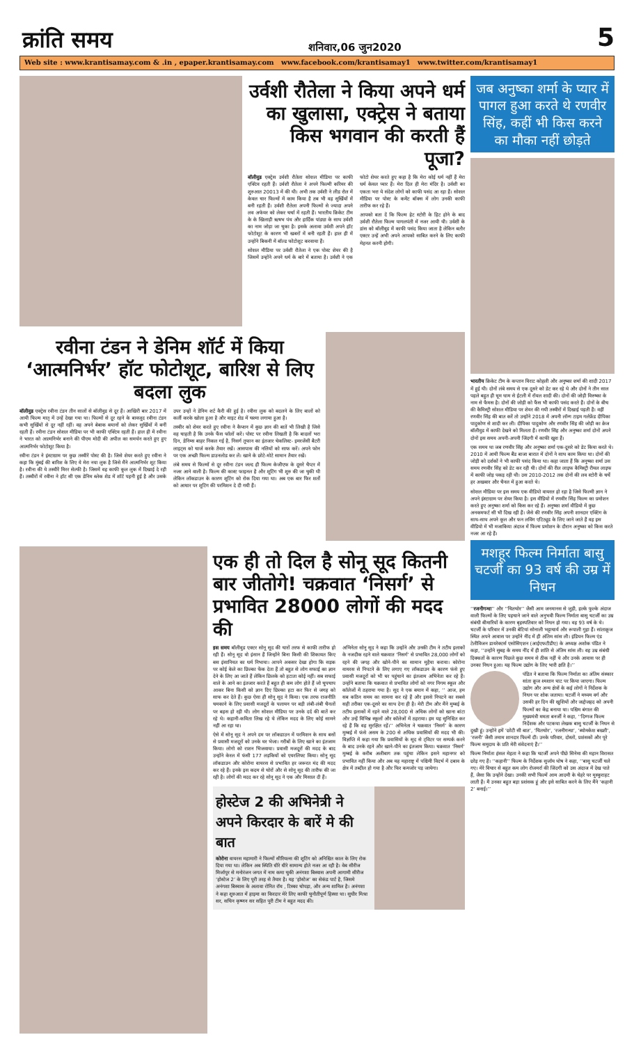क्रांति समय
शनिवार,06 जुन2020
5
Web site : www.krantisamay.com & .in , epaper.krantisamay.com www.facebook.com/krantisamay1 www.twitter.com/krantisamay1
उर्वशी रौतेला ने किया अपने धर्म का खुलासा, एक्ट्रेस ने बताया किस भगवान की करती हैं पूजा?
बॉलीवुड एक्ट्रेस उर्वशी रौतेला सोशल मीडिया पर काफी एक्टिव रहती हैं। उर्वशी रौतेला ने अपने फिल्मी करियर की शुरुआत 20013 में की थी। अभी तक उर्वशी ने लीड रोल में केवल चार फिल्मों में काम किया है तब भी वह सुर्खियों में बनी रहती हैं। उर्वशी रौतेला अपनी फिल्मों से ज्यादा अपने लव अफेयर को लेकर चर्चा में रहती हैं। भारतीय क्रिकेट टीम के के खिलाड़ी ऋषभ पंथ और हार्दिक पांड्या के साथ उर्वशी का नाम जोड़ा जा चुका है। इसके अलावा उर्वशी अपने हॉट फोटोशूट के कारण भी खबरों में बनी रहती हैं। हाल ही में उन्होंने बिकनी में बॉल्ड फोटोशूट करवाया हैं।
सोशल मीडिया पर उर्वशी रौतेला ने एक पोस्ट शेयर की है जिसमें उन्होंने अपने धर्म के बारे में बताया है। उर्वशी ने एक फोटो शेयर करते हुए कहा है कि मेरा कोई धर्म नहीं हैं मेरा धर्म केवल प्यार हैं। मेरा दिल ही मेरा मंदिर है। उर्वशी का एकता भरा ये संदेश लोगों को काफी पसंद आ रहा हैं। सोशल मीडिया पर पोस्ट के कमेंट बॉक्स में लोग उनकी काफी तारीफ कर रहे हैं।
आपको बता दें कि फिल्म हेट स्टोरी के हिट होने के बाद उर्वशी रौतेला फिल्म पागलपंती में नजर आयी थी। उर्वशी के डांस को बॉलीवुड में काफी पसंद किया जाता है लेकिन बतौर एक्टर उन्हें अभी अपने आपको साबित करने के लिए काफी मेहनत करनी होगी।
रवीना टंडन ने डेनिम शॉर्ट में किया ‘आत्मनिर्भर’ हॉट फोटोशूट, बारिश से लिए बदला लुक
बॉलीवुड एक्ट्रेस रवीना टंडन तीन सालों से बॉलीवुड से दूर हैं। आखिरी बार 2017 में आयी फिल्म मातृ में उन्हें देखा गया था। फिल्मों से दूर रहने के बावजूद रवीना टंडन कभी सुर्खियों से दूर नहीं रहीं। वह अपने बेबाक बयानों को लेकर सुर्खियों में बनीं रहती हैं। रवीना टंडन सोशल मीडिया पर भी काफी एक्टिव रहती हैं। हाल ही में रवीना ने भारत को आत्मनिर्भर बनाने की पीएम मोदी की अपील का समर्थन करते हुए हुए आत्मनिर्भर फोटोशूट किया है।
रवीना टंडन ने इंस्टाग्राम पर कुछ तस्वीरें पोस्ट की है। जिसे शेयर करते हुए रवीना ने कहा कि मुंबई की बारिश के लिए ये मेरा नया लुक है जिसे मैंने आत्मनिर्भर शूट किया है। रवीना की ये तस्वीरें मिरर सेल्फी है। जिसमें वह काफी कूल लुक में दिखाई दे रही हैं। तस्वीरों में रवीना ने हॉट सी एक डेनिम ब्लेक शेड में शॉर्ट पहनी हुई है और उसके उपर उन्हों ने डेनिम शर्ट कैरी की हुई है। रवीना लुक को बदलने के लिए बालों को कर्ली करके खोला हुआ है और वाइट शेड में चश्मा लगाया हुआ है।
तस्वीर को शेयर करते हुए रवीना ने कैप्शन में कुछ ज्ञान की बातें भी लिखी है जिसे वह चाहती है कि उनके फैंस फॉलों करें। पोस्ट पर रवीना लिखती है कि बादलों भरा दिन, डेनिम्स बाहर निकल गई है, निसर्ग तूफान का इंतजार चेकलिस्ट- इमरजेंसी बैटरी लाइट्स को चार्ज करके तैयार रखें। आसपास की नलियों को साफ करें। अपने फोन पर एक अच्छी फिल्म डाउनलोड कर लें। खाने के छोटे-मोटे सामान तैयार रखें।
लंबे समय से फिल्मों से दूर रवीना टंडन जल्द ही फिल्म केजीएफ के दूसरे चैप्टर में नजर आने वाली है। फिल्म की कास्ट फाइनल है और शूटिंग भी शुरु की जा चुकी थी लेकिन लॉकडाउन के कारण शूटिंग को रोक दिया गया था। अब एक बार फिर शर्तो को आधार पर शूटिंग की परमिशन दे दी गयी हैं।
एक ही तो दिल है सोनू सूद कितनी बार जीतोगे! चक्रवात ‘निसर्ग’ से प्रभावित 28000 लोगों की मदद की
इस समय बॉलीवुड एक्टर सोनू सूद की चारों तरफ से काफी तारीफ हो रही हैं। सोनू सूद वो इंसान हैं जिन्होंने बिना किसी की शिकायत किए बस इंसानियत का धर्म निभाया। आपने अकसर देखा होगा कि सड़क पर कोई केले का छिल्का फेंक देता हैं तो बहुत से लोग सफाई का ज्ञान देने के लिए आ जाते हैं लेकिन छिलके को हटाता कोई नहीं। सब सफाई वाले के आने का इंतजार करते हैं बहुत ही कम लोग होते हैं जो चुपचाप आकर बिना किसी को ज्ञान दिए छिल्का हटा कर फिर से जगह को साफ कर देते हैं। कुछ ऐसा ही सोनू सूद ने किया। एक तरफ राजनीति चमकाने के लिए प्रवासी मजदूरों के पलायन पर बड़ी लंबी-लंबी चैनलों पर बहस हो रही थी। लोग सोशल मीडिया पर उनके दर्द की बातें कर रहे थे। कहानी-कविता लिख रहे थे लेकिन मदद के लिए कोई सामने नहीं आ रहा था।
ऐसे में सोनू सूद ने अपने दम पर लॉकडाउन में परमिशन के साथ बसों से प्रवासी मजदूरों को उनके घर भेजा। गरीबों के लिए खाने का इंतजाम किया। लोगो को राशन भिजवाया। प्रवासी मजदूरों की मदद के बाद उन्होंने केरल में फंसी 177 लड़कियों को एयरलिफ्ट किया। सोनू सूद लॉकडाउन और कोरोना वायरस से प्रभावित हर जरूरत मंद की मदद कर रहे हैं। इनके इस कदम से चोरों और से सोनू सूद की तारीफ की जा रही है। लोगों की मदद कर रहे सोनू सूद ने एक और मिसाल दी हैं।
अभिनेता सोनू सूद ने कहा कि उन्होंने और उनकी टीम ने तटीय इलाकों के नजदीक रहने वाले चक्रवात ‘निसर्ग’ से प्रभावित 28,000 लोगों को रहने की जगह और खोने-पीने का सामान मुहैया कराया। कोरोना वायरस से निपटने के लिए लगाए गए लॉकडाउन के कारण फंसे हुए प्रवासी मजदूरों को भी घर पहुंचाने का इंतजाम अभिनेता कर रहे हैं। उन्होंने बताया कि चक्रवात से प्रभावित लोगों को नगर निगम स्कूल और कॉलेजों में ठहराया गया है। सूद ने एक बयान में कहा, ‘‘ आज, हम सब कठिन समय का सामना कर रहे हैं और इससे निपटने का सबसे सही तरीका एक-दूसरे का साथ देना ही है। मेरी टीम और मैंने मुम्बई के तटीय इलाकों में रहने वाले 28,000 से अधिक लोगों को खाना बांटा और उन्हें विभिन्न स्कूलों और कॉलेजों में ठहराया। हम यह सुनिश्चित कर रहे हैं कि वह सुरक्षित रहें।’’ अभिनेता ने चक्रवात ‘निसर्ग’ के कारण मुम्बई में फंसे असम के 200 से अधिक प्रवासियों की मदद भी की। विज्ञप्ति में कहा गया कि प्रवासियों के सूद से ट्विटर पर सम्पर्क करने के बाद उनके रहने और खाने-पीने का इंतजाम किया। चक्रवात ‘निसर्ग’ मुम्बई के करीब अलीबाग तक पहुंचा लेकिन इसने महानगर को प्रभावित नहीं किया और अब यह महाराष्ट्र में पश्चिमी विदर्भ में दबाव के क्षेत्र में तब्दील हो गया है और फिर कमजोर पड़ जायेगा।
होस्टेज 2 की अभिनेत्री ने अपने किरदार के बारें मे की बात
कोरोना वायरस महामारी ने फिल्मों सीरियल्स की शूटिंग को अनिश्चित काल के लिए रोक दिया गया था। लेकिन अब स्थिति धीरे धीरे सामान्य होते नजर आ रही है। वेब सीरीज मिर्जापुर से मनोरंजन जगत में नाम कमा चुकी अनंगशा बिस्वास अपनी आगामी सीरीज ‘होस्टेज 2’ के लिए पूरी तरह से तैयार है। यह ‘होस्टेज’ का सेकंड पार्ट है, जिसमे अनंगशा बिस्वास के अलावा रोनित रॉय , टिस्का चोपड़ा, और अन्य शामिल है। अनंगशा ने कहा शुरुआत में हाइमा का किरदार मेरे लिए काफी चुनौतीपूर्ण हिस्सा था। सुधीर मिश्रा सर, सचिन कृष्णन सर सहित पूरी टीम ने बहुत मदद की।
जब अनुष्का शर्मा के प्यार में पागल हुआ करते थे रणवीर सिंह, कहीं भी किस करने का मौका नहीं छोड़ते
भारतीय क्रिकेट टीम के कप्तान विराट कोहली और अनुष्का शर्मा की शादी 2017 में हुई थी। दोनों लंबे समय से एक दूसरे को डेट कर रहे थे और दोनों ने तीन साल पहले बहुत ही धूम धाम से ईटली में रॉयल शादी की। दोनों की जोड़ी विरुष्का के नाम से फैमस है। दोनों की जोड़ी को फैंस भी काफी पसंद करते हैं। दोनों के बीच की कैमिस्ट्री सोशल मीडिया पर शेयर की गयी तस्वीरों में दिखाई पड़ती हैं। वहीं रणवीर सिंह की बात करें तो उन्होंने 2018 में अपनी लॉन्ग टाइम गर्लफ्रेंड दीपिका पादुकोण से शादी कर ली। दीपिका पादुकोण और रणवीर सिंह की जोड़ी का क्रेज बॉलीवुड में काफी देखने को मिलता हैं। रणवीर सिंह और अनुष्का शर्मा दोनों अपने दोनों इस समय अपनी-अपनी जिंदगी में काफी खुश हैं।
एक समय था जब रणवीर सिंह और अनुष्का शर्मा एक-दूसरे को डेट किया करते थे। 2010 में आयी फिल्म बैंड बाजा बारात में दोनों ने साथ काम किया था। दोनों की जोड़ी को दर्शकों ने भी काफी पसंद किया था। कहा जाता हैं कि अनुष्का शर्मा उस समय रणवीर सिंह को डेट कर रही थी। दोनों की रील लाइफ कैमिस्ट्री रीयल लाइफ में काफी जोड़ पकड़ रही थी। उस 2010-2012 तक दोनों की लव स्टोरी के चर्चे हर अखबार और चैनल में हुआ करते थे।
सोशल मीडिया पर इस समय एक वीडियो वायरल हो रहा है जिसे फिल्मी ज्ञान ने अपने इंस्टाग्राम पर शेयर किया है। इस वीडियो में रणवीर सिंह फिल्म का प्रमोशन करते हुए अनुष्का शर्मा को किस कर रहे हैं। अनुष्का शर्मा वीडियो में कुछ अनकमफर्ट सी भी दिख रही हैं। जैसे की रणवीर सिंह अपनी शानदार एक्टिंग के साथ-साथ अपने कूल और फन लविंग एटिट्यूड के लिए जाने जाते हैं वह इस वीडियो में भी मजाकिया अंदाज में फिल्म प्रमोशन के दौरान अनुष्का को किस करते नजर आ रहे हैं।
मशहूर फिल्म निर्माता बासु चटर्जी का 93 वर्ष की उम्र में निधन
‘‘रजनीगन्धा’’ और ‘‘चितचोर’’ जैसी आम जनमानस से जुड़ी, हल्के फुल्के अंदाज वाली फिल्मों के लिए पहचाने जाने वाले अनुभवी फिल्म निर्माता बासु चटर्जी का उम्र संबंधी बीमारियों के कारण बृहस्पतिवार को निधन हो गया। वह 93 वर्ष के थे। चटर्जी के परिवार में उनकी बेटियां सोनाली भट्टाचार्य और रूपाली गुहा हैं। सांताक्रूज स्थित अपने आवास पर उन्होंने नींद में ही अंतिम सांस ली। इंडियन फिल्म एंड टेलीविजन डायरेक्टर्स एसोसिएशन (आईएफटीडीए) के अध्यक्ष अशोक पंडित ने कहा, ‘‘उन्होंने सुबह के समय नींद में ही शांति से अंतिम सांस ली। वह उम्र संबंधी दिक्कतों के कारण पिछले कुछ समय से ठीक नहीं थे और उनके आवास पर ही उनका निधन हुआ। यह फिल्म उद्योग के लिए भारी क्षति है।’’
पंडित ने बताया कि फिल्म निर्माता का अंतिम संस्कार सांता क्रूज श्मशान घाट पर किया जाएगा। फिल्म उद्योग और अन्य क्षेत्रों के कई लोगों ने निर्देशक के निधन पर शोक जताया। चटर्जी ने मध्यम वर्ग और उसकी हर दिन की खुशियों और जद्दोजहद को अपनी फिल्मों का केंद्र बनाया था। पश्चिम बंगाल की मुख्यमंत्री ममता बनर्जी ने कहा, ‘‘दिग्गज फिल्म निर्देशक और पटकथा लेखक बासु चटर्जी के निधन से दुखी हूं। उन्होंने हमें ‘छोटी सी बात’, ‘चितचोर’, ‘रजनीगन्धा’, ‘ब्योमकेश बख्शी’, ‘रजनी’ जैसी तमाम शानदार फिल्में दीं। उनके परिवार, दोस्तों, प्रशंसकों और पूरे फिल्म समुदाय के प्रति मेरी संवेदनाएं हैं।’’
फिल्म निर्माता हंसल मेहता ने कहा कि चटर्जी अपने पीछे सिनेमा की महान विरासत छोड़ गए हैं। ‘‘कहानी’’ फिल्म के निर्देशक सुजॉय घोष ने कहा, ‘‘बासु चटर्जी चले गए। मेरे विचार से बहुत कम लोग रोजमर्रा की जिंदगी को उस अंदाज में देख पाते हैं, जैसा कि उन्होंने देखा। उनकी सभी फिल्में आम आदमी के चेहरे पर मुस्कुराहट लाती हैं। मैं उनका बहुत बड़ा प्रशंसक हूं और इसे साबित करने के लिए मैंने ‘कहानी 2’ बनाई।’’